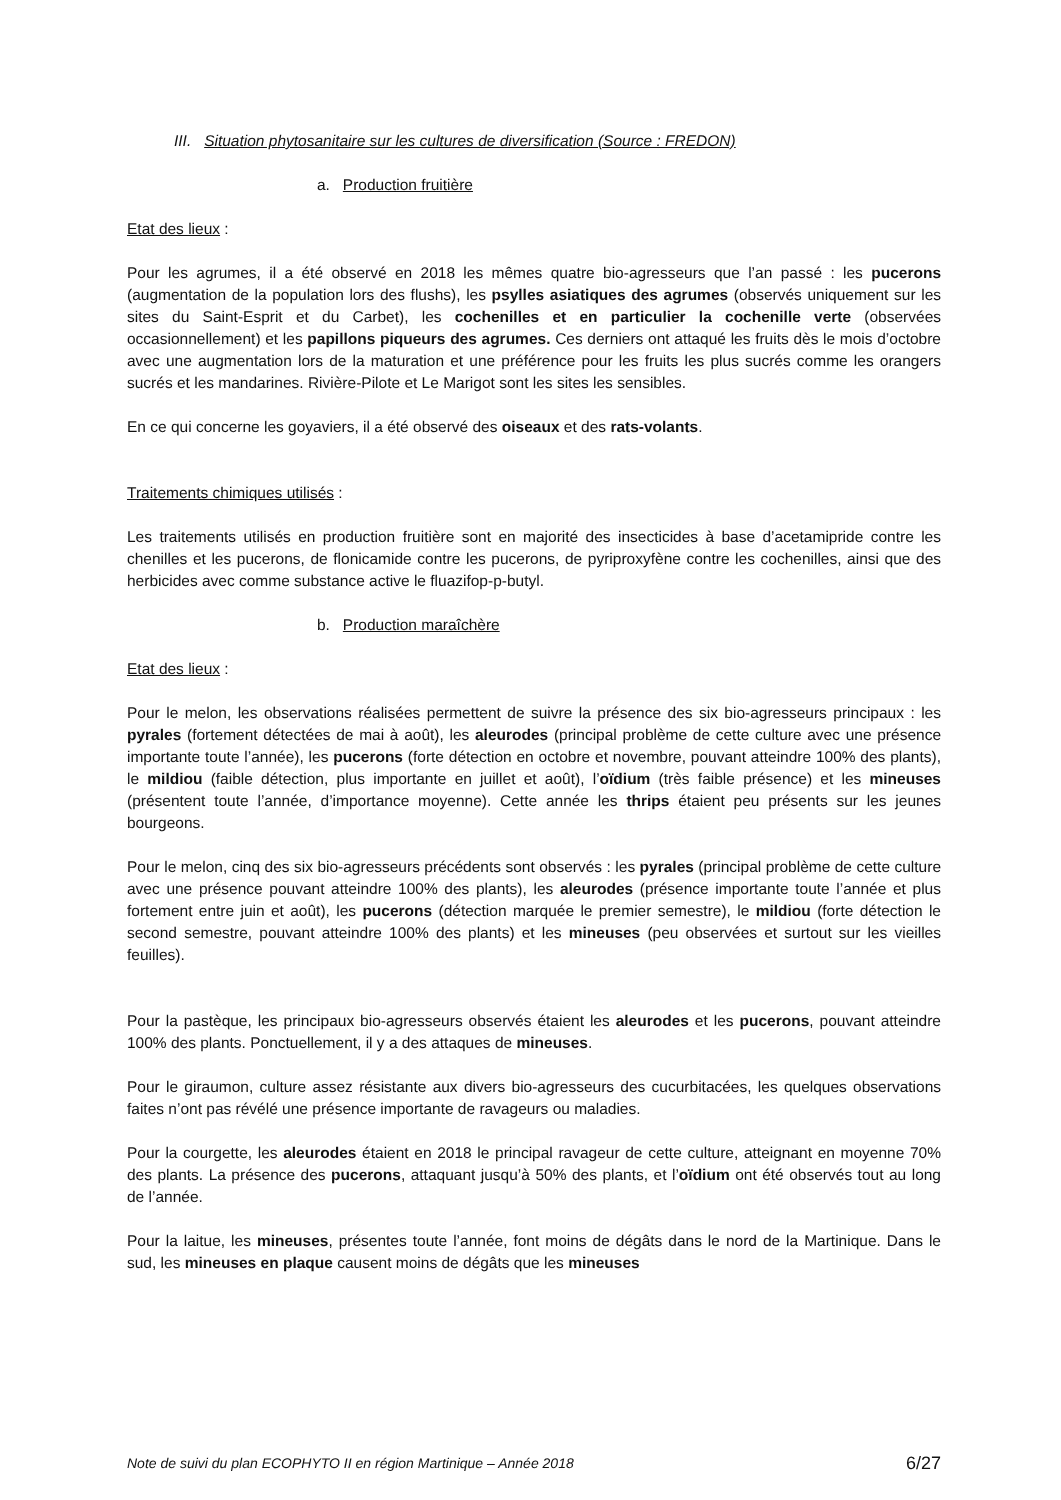III. Situation phytosanitaire sur les cultures de diversification (Source : FREDON)
a. Production fruitière
Etat des lieux :
Pour les agrumes, il a été observé en 2018 les mêmes quatre bio-agresseurs que l’an passé : les pucerons (augmentation de la population lors des flushs), les psylles asiatiques des agrumes (observés uniquement sur les sites du Saint-Esprit et du Carbet), les cochenilles et en particulier la cochenille verte (observées occasionnellement) et les papillons piqueurs des agrumes. Ces derniers ont attaqué les fruits dès le mois d’octobre avec une augmentation lors de la maturation et une préférence pour les fruits les plus sucrés comme les orangers sucrés et les mandarines. Rivière-Pilote et Le Marigot sont les sites les sensibles.
En ce qui concerne les goyaviers, il a été observé des oiseaux et des rats-volants.
Traitements chimiques utilisés :
Les traitements utilisés en production fruitière sont en majorité des insecticides à base d’acetamipride contre les chenilles et les pucerons, de flonicamide contre les pucerons, de pyriproxyfène contre les cochenilles, ainsi que des herbicides avec comme substance active le fluazifop-p-butyl.
b. Production maraîchère
Etat des lieux :
Pour le melon, les observations réalisées permettent de suivre la présence des six bio-agresseurs principaux : les pyrales (fortement détectées de mai à août), les aleurodes (principal problème de cette culture avec une présence importante toute l’année), les pucerons (forte détection en octobre et novembre, pouvant atteindre 100% des plants), le mildiou (faible détection, plus importante en juillet et août), l’oïdium (très faible présence) et les mineuses (présentent toute l’année, d’importance moyenne). Cette année les thrips étaient peu présents sur les jeunes bourgeons.
Pour le melon, cinq des six bio-agresseurs précédents sont observés : les pyrales (principal problème de cette culture avec une présence pouvant atteindre 100% des plants), les aleurodes (présence importante toute l’année et plus fortement entre juin et août), les pucerons (détection marquée le premier semestre), le mildiou (forte détection le second semestre, pouvant atteindre 100% des plants) et les mineuses (peu observées et surtout sur les vieilles feuilles).
Pour la pastèque, les principaux bio-agresseurs observés étaient les aleurodes et les pucerons, pouvant atteindre 100% des plants. Ponctuellement, il y a des attaques de mineuses.
Pour le giraumon, culture assez résistante aux divers bio-agresseurs des cucurbitacées, les quelques observations faites n’ont pas révélé une présence importante de ravageurs ou maladies.
Pour la courgette, les aleurodes étaient en 2018 le principal ravageur de cette culture, atteignant en moyenne 70% des plants. La présence des pucerons, attaquant jusqu’à 50% des plants, et l’oïdium ont été observés tout au long de l’année.
Pour la laitue, les mineuses, présentes toute l’année, font moins de dégâts dans le nord de la Martinique. Dans le sud, les mineuses en plaque causent moins de dégâts que les mineuses
Note de suivi du plan ECOPHYTO II en région Martinique – Année 2018 6/27